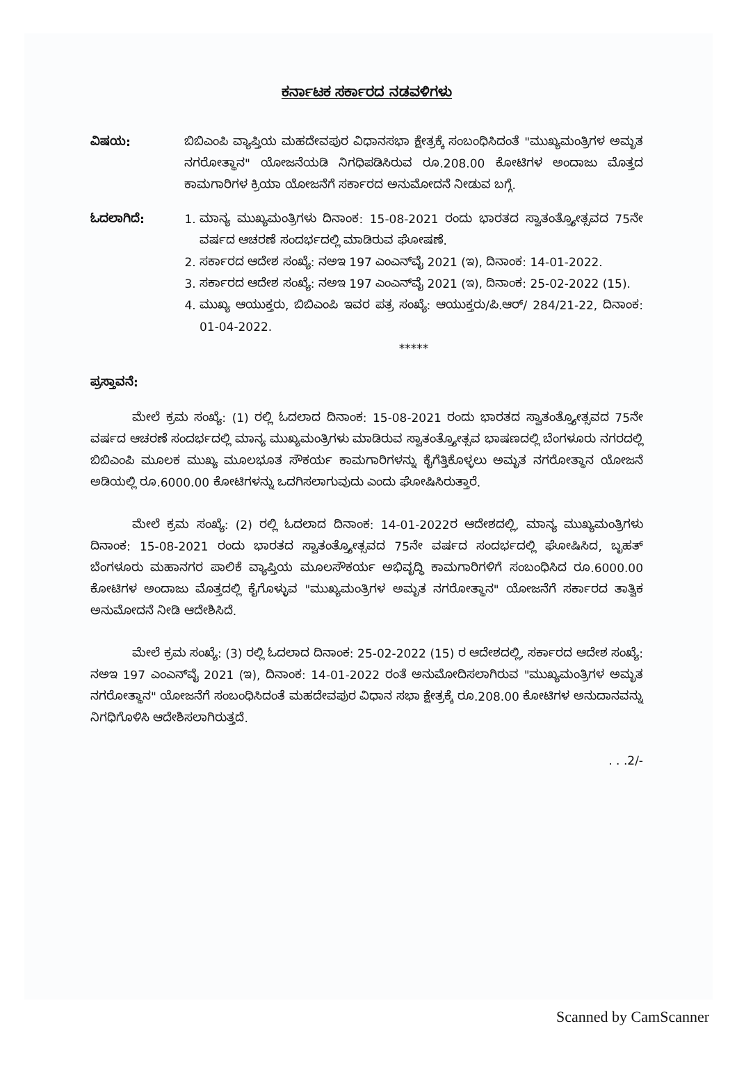ಕರ್ನಾಟಕ ಸರ್ಕಾರದ ನಡವಳಿಗಳು
ವಿಷಯ: ಬಿಬಿಎಂಪಿ ವ್ಯಾಪ್ತಿಯ ಮಹದೇವಪುರ ವಿಧಾನಸಭಾ ಕ್ಷೇತ್ರಕ್ಕೆ ಸಂಬಂಧಿಸಿದಂತೆ "ಮುಖ್ಯಮಂತ್ರಿಗಳ ಅಮೃತ ನಗರೋತ್ಥಾನ" ಯೋಜನೆಯಡಿ ನಿಗಧಿಪಡಿಸಿರುವ ರೂ.208.00 ಕೋಟಿಗಳ ಅಂದಾಜು ಮೊತ್ತದ ಕಾಮಗಾರಿಗಳ ಕ್ರಿಯಾ ಯೋಜನೆಗೆ ಸರ್ಕಾರದ ಅನುಮೋದನೆ ನೀಡುವ ಬಗ್ಗೆ.
ಓದಲಾಗಿದೆ: 1. ಮಾನ್ಯ ಮುಖ್ಯಮಂತ್ರಿಗಳು ದಿನಾಂಕ: 15-08-2021 ರಂದು ಭಾರತದ ಸ್ವಾತಂತ್ರ್ಯೋತ್ಸವದ 75ನೇ ವರ್ಷದ ಆಚರಣೆ ಸಂದರ್ಭದಲ್ಲಿ ಮಾಡಿರುವ ಘೋಷಣೆ.
2. ಸರ್ಕಾರದ ಆದೇಶ ಸಂಖ್ಯೆ: ನಅಇ 197 ಎಂಎನ್‌ವೈ 2021 (ಇ), ದಿನಾಂಕ: 14-01-2022.
3. ಸರ್ಕಾರದ ಆದೇಶ ಸಂಖ್ಯೆ: ನಅಇ 197 ಎಂಎನ್‌ವೈ 2021 (ಇ), ದಿನಾಂಕ: 25-02-2022 (15).
4. ಮುಖ್ಯ ಆಯುಕ್ತರು, ಬಿಬಿಎಂಪಿ ಇವರ ಪತ್ರ ಸಂಖ್ಯೆ: ಆಯುಕ್ತರು/ಪಿ.ಆರ್/ 284/21-22, ದಿನಾಂಕ: 01-04-2022.
*****
ಪ್ರಸ್ತಾವನೆ:
ಮೇಲೆ ಕ್ರಮ ಸಂಖ್ಯೆ: (1) ರಲ್ಲಿ ಓದಲಾದ ದಿನಾಂಕ: 15-08-2021 ರಂದು ಭಾರತದ ಸ್ವಾತಂತ್ರ್ಯೋತ್ಸವದ 75ನೇ ವರ್ಷದ ಆಚರಣೆ ಸಂದರ್ಭದಲ್ಲಿ ಮಾನ್ಯ ಮುಖ್ಯಮಂತ್ರಿಗಳು ಮಾಡಿರುವ ಸ್ವಾತಂತ್ರ್ಯೋತ್ಸವ ಭಾಷಣದಲ್ಲಿ ಬೆಂಗಳೂರು ನಗರದಲ್ಲಿ ಬಿಬಿಎಂಪಿ ಮೂಲಕ ಮುಖ್ಯ ಮೂಲಭೂತ ಸೌಕರ್ಯ ಕಾಮಗಾರಿಗಳನ್ನು ಕೈಗೆತ್ತಿಕೊಳ್ಳಲು ಅಮೃತ ನಗರೋತ್ಥಾನ ಯೋಜನೆ ಅಡಿಯಲ್ಲಿ ರೂ.6000.00 ಕೋಟಿಗಳನ್ನು ಒದಗಿಸಲಾಗುವುದು ಎಂದು ಘೋಷಿಸಿರುತ್ತಾರೆ.
ಮೇಲೆ ಕ್ರಮ ಸಂಖ್ಯೆ: (2) ರಲ್ಲಿ ಓದಲಾದ ದಿನಾಂಕ: 14-01-2022ರ ಆದೇಶದಲ್ಲಿ, ಮಾನ್ಯ ಮುಖ್ಯಮಂತ್ರಿಗಳು ದಿನಾಂಕ: 15-08-2021 ರಂದು ಭಾರತದ ಸ್ವಾತಂತ್ರ್ಯೋತ್ಸವದ 75ನೇ ವರ್ಷದ ಸಂದರ್ಭದಲ್ಲಿ ಘೋಷಿಸಿದ, ಬೃಹತ್ ಬೆಂಗಳೂರು ಮಹಾನಗರ ಪಾಲಿಕೆ ವ್ಯಾಪ್ತಿಯ ಮೂಲಸೌಕರ್ಯ ಅಭಿವೃದ್ಧಿ ಕಾಮಗಾರಿಗಳಿಗೆ ಸಂಬಂಧಿಸಿದ ರೂ.6000.00 ಕೋಟಿಗಳ ಅಂದಾಜು ಮೊತ್ತದಲ್ಲಿ ಕೈಗೊಳ್ಳುವ "ಮುಖ್ಯಮಂತ್ರಿಗಳ ಅಮೃತ ನಗರೋತ್ಥಾನ" ಯೋಜನೆಗೆ ಸರ್ಕಾರದ ತಾತ್ವಿಕ ಅನುಮೋದನೆ ನೀಡಿ ಆದೇಶಿಸಿದೆ.
ಮೇಲೆ ಕ್ರಮ ಸಂಖ್ಯೆ: (3) ರಲ್ಲಿ ಓದಲಾದ ದಿನಾಂಕ: 25-02-2022 (15) ರ ಆದೇಶದಲ್ಲಿ, ಸರ್ಕಾರದ ಆದೇಶ ಸಂಖ್ಯೆ: ನಅಇ 197 ಎಂಎನ್‌ವೈ 2021 (ಇ), ದಿನಾಂಕ: 14-01-2022 ರಂತೆ ಅನುಮೋದಿಸಲಾಗಿರುವ "ಮುಖ್ಯಮಂತ್ರಿಗಳ ಅಮೃತ ನಗರೋತ್ಥಾನ" ಯೋಜನೆಗೆ ಸಂಬಂಧಿಸಿದಂತೆ ಮಹದೇವಪುರ ವಿಧಾನ ಸಭಾ ಕ್ಷೇತ್ರಕ್ಕೆ ರೂ.208.00 ಕೋಟಿಗಳ ಅನುದಾನವನ್ನು ನಿಗಧಿಗೊಳಿಸಿ ಆದೇಶಿಸಲಾಗಿರುತ್ತದೆ.
. . .2/-
Scanned by CamScanner